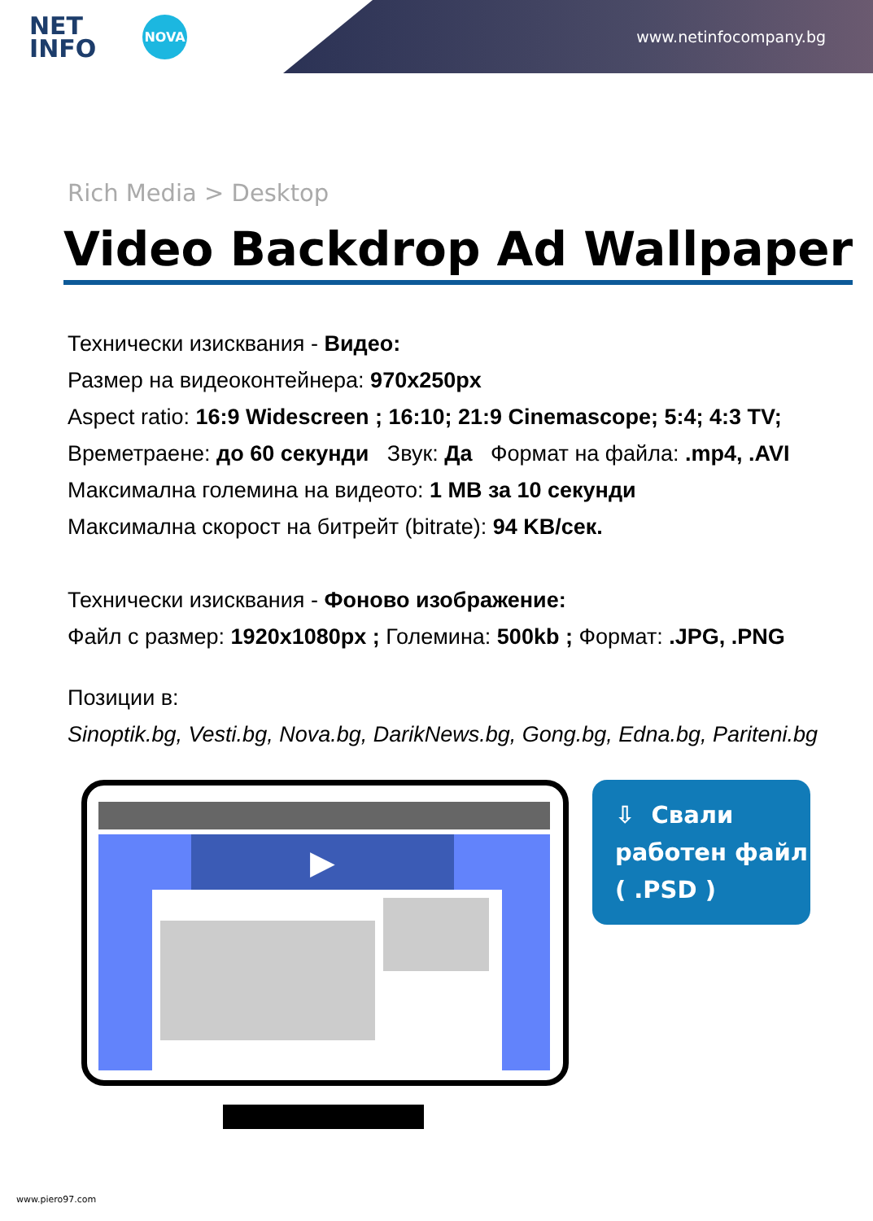NET
INFO
NOVA
www.netinfocompany.bg
Rich Media > Desktop
Video Backdrop Ad Wallpaper
Технически изисквания - Видео:
Размер на видеоконтейнера: 970x250px
Aspect ratio: 16:9 Widescreen ; 16:10; 21:9 Cinemascope; 5:4; 4:3 TV;
Времетраене: до 60 секунди Звук: Да Формат на файла: .mp4, .AVI
Максимална големина на видеото: 1 MB за 10 секунди
Максимална скорост на битрейт (bitrate): 94 KB/сек.
Технически изисквания - Фоново изображение:
Файл с размер: 1920x1080px ; Големина: 500kb ; Формат: .JPG, .PNG
Позиции в:
Sinoptik.bg, Vesti.bg, Nova.bg, DarikNews.bg, Gong.bg, Edna.bg, Pariteni.bg
▶
⇩ Свали
работен файл
( .PSD )
www.piero97.com